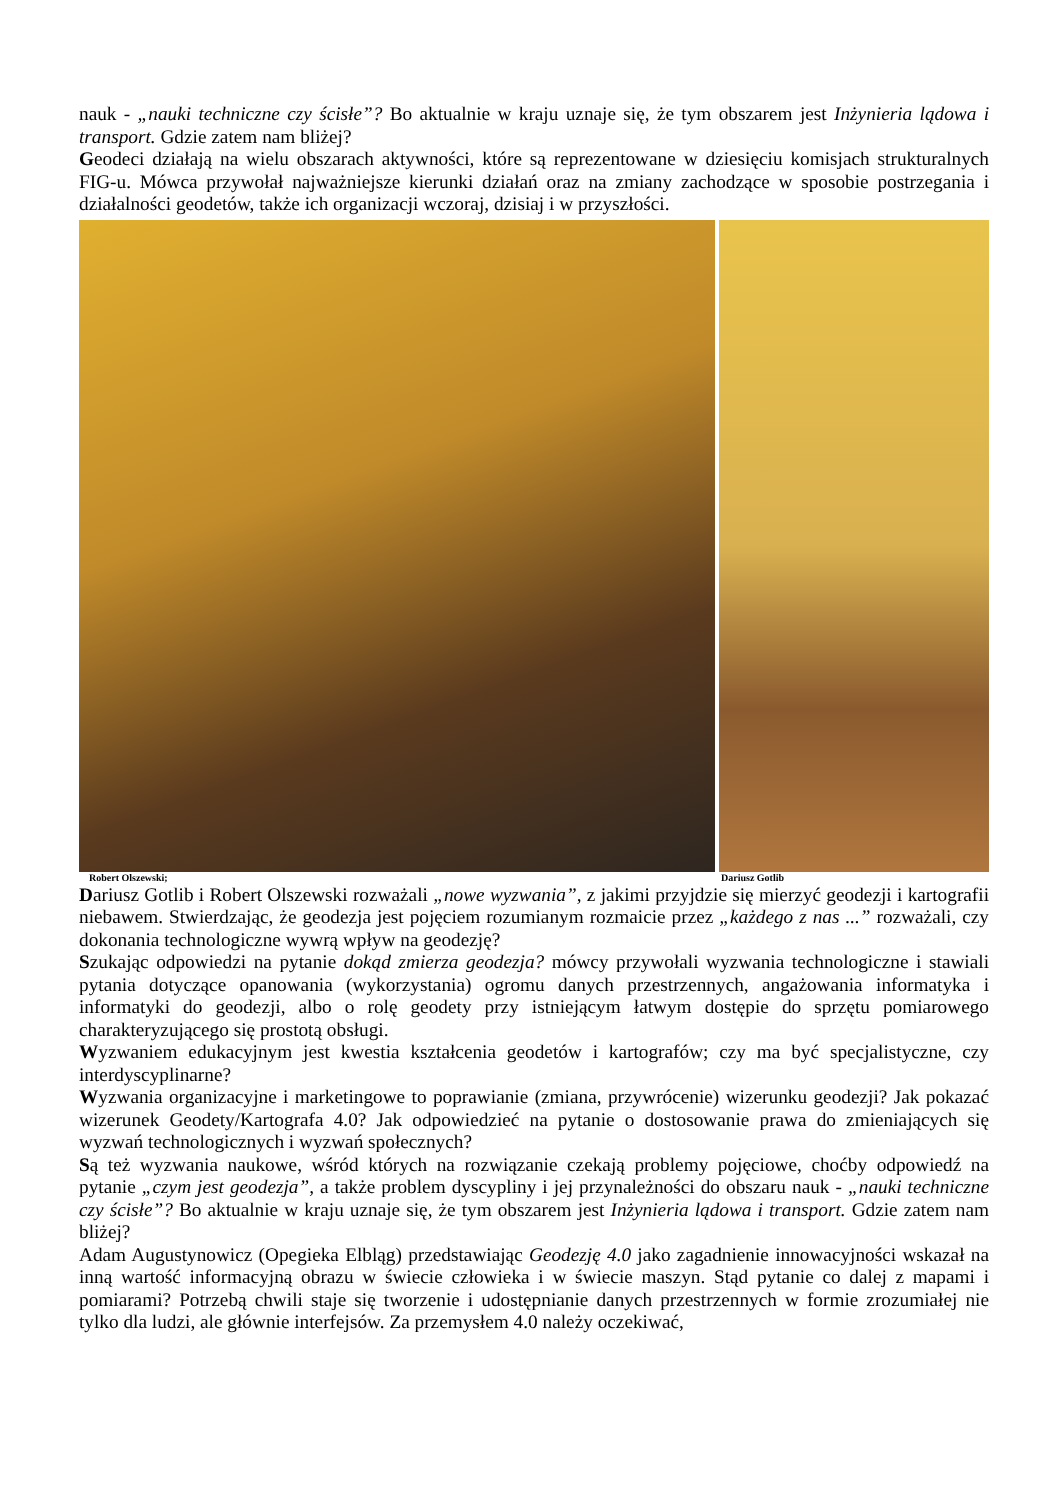nauk - „nauki techniczne czy ścisłe”? Bo aktualnie w kraju uznaje się, że tym obszarem jest Inżynieria lądowa i transport. Gdzie zatem nam bliżej?
Geodeci działają na wielu obszarach aktywności, które są reprezentowane w dziesięciu komisjach strukturalnych FIG-u. Mówca przywołał najważniejsze kierunki działań oraz na zmiany zachodzące w sposobie postrzegania i działalności geodetów, także ich organizacji wczoraj, dzisiaj i w przyszłości.
Robert Olszewski; Dariusz Gotlib
Dariusz Gotlib i Robert Olszewski rozważali „nowe wyzwania”, z jakimi przyjdzie się mierzyć geodezji i kartografii niebawem. Stwierdzając, że geodezja jest pojęciem rozumianym rozmaicie przez „każdego z nas ...” rozważali, czy dokonania technologiczne wywrą wpływ na geodezję?
Szukając odpowiedzi na pytanie dokąd zmierza geodezja? mówcy przywołali wyzwania technologiczne i stawiali pytania dotyczące opanowania (wykorzystania) ogromu danych przestrzennych, angażowania informatyka i informatyki do geodezji, albo o rolę geodety przy istniejącym łatwym dostępie do sprzętu pomiarowego charakteryzującego się prostotą obsługi.
Wyzwaniem edukacyjnym jest kwestia kształcenia geodetów i kartografów; czy ma być specjalistyczne, czy interdyscyplinarne?
Wyzwania organizacyjne i marketingowe to poprawianie (zmiana, przywrócenie) wizerunku geodezji? Jak pokazać wizerunek Geodety/Kartografa 4.0? Jak odpowiedzieć na pytanie o dostosowanie prawa do zmieniających się wyzwań technologicznych i wyzwań społecznych?
Są też wyzwania naukowe, wśród których na rozwiązanie czekają problemy pojęciowe, choćby odpowiedź na pytanie „czym jest geodezja”, a także problem dyscypliny i jej przynależności do obszaru nauk - „nauki techniczne czy ścisłe”? Bo aktualnie w kraju uznaje się, że tym obszarem jest Inżynieria lądowa i transport. Gdzie zatem nam bliżej?
Adam Augustynowicz (Opegieka Elbląg) przedstawiając Geodezję 4.0 jako zagadnienie innowacyjności wskazał na inną wartość informacyjną obrazu w świecie człowieka i w świecie maszyn. Stąd pytanie co dalej z mapami i pomiarami? Potrzebą chwili staje się tworzenie i udostępnianie danych przestrzennych w formie zrozumiałej nie tylko dla ludzi, ale głównie interfejsów. Za przemysłem 4.0 należy oczekiwać,